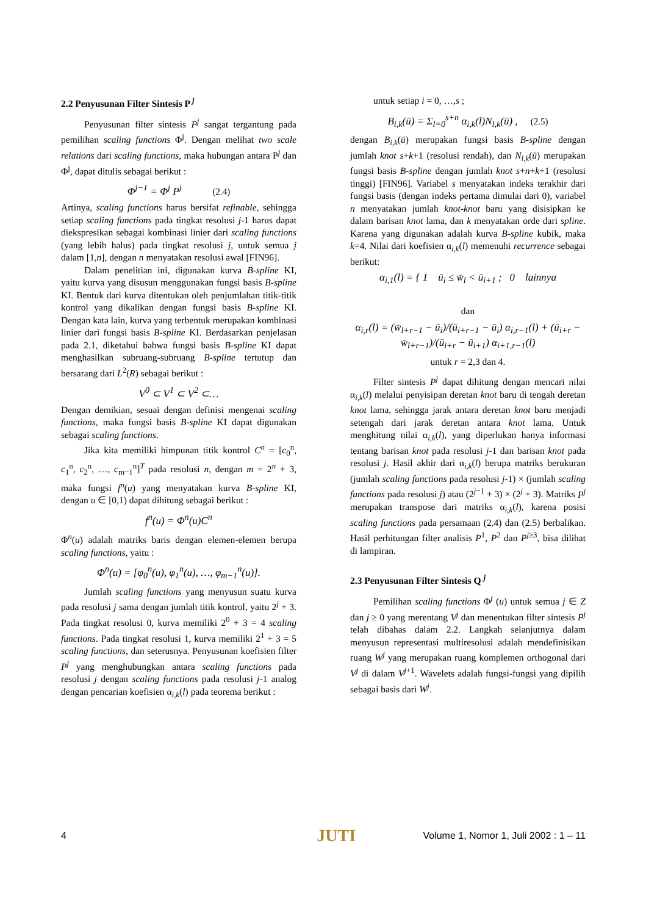2.2 Penyusunan Filter Sintesis P <sup>j</sup>
Penyusunan filter sintesis P<sup>j</sup> sangat tergantung pada pemilihan scaling functions Φ<sup>j</sup>. Dengan melihat two scale relations dari scaling functions, maka hubungan antara P<sup>j</sup> dan Φ<sup>j</sup>, dapat ditulis sebagai berikut :
Φ<sup>j−1</sup> = Φ<sup>j</sup> P<sup>j</sup> (2.4)
Artinya, scaling functions harus bersifat refinable, sehingga setiap scaling functions pada tingkat resolusi j-1 harus dapat diekspresikan sebagai kombinasi linier dari scaling functions (yang lebih halus) pada tingkat resolusi j, untuk semua j dalam [1,n], dengan n menyatakan resolusi awal [FIN96].
Dalam penelitian ini, digunakan kurva B-spline KI, yaitu kurva yang disusun menggunakan fungsi basis B-spline KI. Bentuk dari kurva ditentukan oleh penjumlahan titik-titik kontrol yang dikalikan dengan fungsi basis B-spline KI. Dengan kata lain, kurva yang terbentuk merupakan kombinasi linier dari fungsi basis B-spline KI. Berdasarkan penjelasan pada 2.1, diketahui bahwa fungsi basis B-spline KI dapat menghasilkan subruang-subruang B-spline tertutup dan bersarang dari L<sup>2</sup>(R) sebagai berikut :
V<sup>0</sup> ⊂ V<sup>1</sup> ⊂ V<sup>2</sup> ⊂…
Dengan demikian, sesuai dengan definisi mengenai scaling functions, maka fungsi basis B-spline KI dapat digunakan sebagai scaling functions.
Jika kita memiliki himpunan titik kontrol C<sup>n</sup> = [c<sub>0</sub><sup>n</sup>, c<sub>1</sub><sup>n</sup>, c<sub>2</sub><sup>n</sup>, …, c<sub>m−1</sub><sup>n</sup>]<sup>T</sup> pada resolusi n, dengan m = 2<sup>n</sup> + 3, maka fungsi f<sup>n</sup>(u) yang menyatakan kurva B-spline KI, dengan u ∈ [0,1) dapat dihitung sebagai berikut :
f<sup>n</sup>(u) = Φ<sup>n</sup>(u)C<sup>n</sup>
Φ<sup>n</sup>(u) adalah matriks baris dengan elemen-elemen berupa scaling functions, yaitu :
Φ<sup>n</sup>(u) = [φ<sub>0</sub><sup>n</sup>(u), φ<sub>1</sub><sup>n</sup>(u), …, φ<sub>m−1</sub><sup>n</sup>(u)].
Jumlah scaling functions yang menyusun suatu kurva pada resolusi j sama dengan jumlah titik kontrol, yaitu 2<sup>j</sup> + 3. Pada tingkat resolusi 0, kurva memiliki 2<sup>0</sup> + 3 = 4 scaling functions. Pada tingkat resolusi 1, kurva memiliki 2<sup>1</sup> + 3 = 5 scaling functions, dan seterusnya. Penyusunan koefisien filter P<sup>j</sup> yang menghubungkan antara scaling functions pada resolusi j dengan scaling functions pada resolusi j-1 analog dengan pencarian koefisien α<sub>i,k</sub>(l) pada teorema berikut :
untuk setiap i = 0, …,s ;
B<sub>i,k</sub>(ū) = Σ<sub>l=0</sub><sup>s+n</sup> α<sub>i,k</sub>(l)N<sub>l,k</sub>(ū) , (2.5)
dengan B<sub>i,k</sub>(ū) merupakan fungsi basis B-spline dengan jumlah knot s+k+1 (resolusi rendah), dan N<sub>l,k</sub>(ū) merupakan fungsi basis B-spline dengan jumlah knot s+n+k+1 (resolusi tinggi) [FIN96]. Variabel s menyatakan indeks terakhir dari fungsi basis (dengan indeks pertama dimulai dari 0), variabel n menyatakan jumlah knot-knot baru yang disisipkan ke dalam barisan knot lama, dan k menyatakan orde dari spline. Karena yang digunakan adalah kurva B-spline kubik, maka k=4. Nilai dari koefisien α<sub>i,k</sub>(l) memenuhi recurrence sebagai berikut:
α<sub>i,1</sub>(l) = { 1 ū<sub>i</sub> ≤ w̄<sub>l</sub> < ū<sub>i+1</sub> ; 0 lainnya
dan
α<sub>i,r</sub>(l) = (w̄<sub>l+r−1</sub> − ū<sub>i</sub>)/(ū<sub>i+r−1</sub> − ū<sub>i</sub>) α<sub>i,r−1</sub>(l) + (ū<sub>i+r</sub> − w̄<sub>l+r−1</sub>)/(ū<sub>i+r</sub> − ū<sub>i+1</sub>) α<sub>i+1,r−1</sub>(l)
untuk r = 2,3 dan 4.
Filter sintesis P<sup>j</sup> dapat dihitung dengan mencari nilai α<sub>i,k</sub>(l) melalui penyisipan deretan knot baru di tengah deretan knot lama, sehingga jarak antara deretan knot baru menjadi setengah dari jarak deretan antara knot lama. Untuk menghitung nilai α<sub>i,k</sub>(l), yang diperlukan hanya informasi tentang barisan knot pada resolusi j-1 dan barisan knot pada resolusi j. Hasil akhir dari α<sub>i,k</sub>(l) berupa matriks berukuran (jumlah scaling functions pada resolusi j-1) × (jumlah scaling functions pada resolusi j) atau (2<sup>j−1</sup> + 3) × (2<sup>j</sup> + 3). Matriks P<sup>j</sup> merupakan transpose dari matriks α<sub>i,k</sub>(l), karena posisi scaling functions pada persamaan (2.4) dan (2.5) berbalikan. Hasil perhitungan filter analisis P<sup>1</sup>, P<sup>2</sup> dan P<sup>j≥3</sup>, bisa dilihat di lampiran.
2.3 Penyusunan Filter Sintesis Q <sup>j</sup>
Pemilihan scaling functions Φ<sup>j</sup> (u) untuk semua j ∈ Z dan j ≥ 0 yang merentang V<sup>j</sup> dan menentukan filter sintesis P<sup>j</sup> telah dibahas dalam 2.2. Langkah selanjutnya dalam menyusun representasi multiresolusi adalah mendefinisikan ruang W<sup>j</sup> yang merupakan ruang komplemen orthogonal dari V<sup>j</sup> di dalam V<sup>j+1</sup>. Wavelets adalah fungsi-fungsi yang dipilih sebagai basis dari W<sup>j</sup>.
4 JUTI Volume 1, Nomor 1, Juli 2002 : 1 – 11